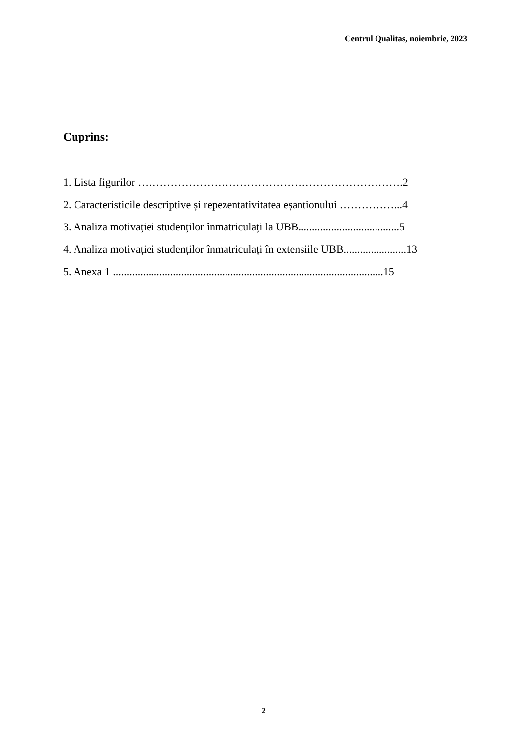Centrul Qualitas, noiembrie, 2023
Cuprins:
1. Lista figurilor ……………………………………………………………….2
2. Caracteristicile descriptive și repezentativitatea eșantionului ……………...4
3. Analiza motivației studenților înmatriculați la UBB.....................................5
4. Analiza motivației studenților înmatriculați în extensiile UBB.......................13
5. Anexa 1 ...................................................................................................15
2